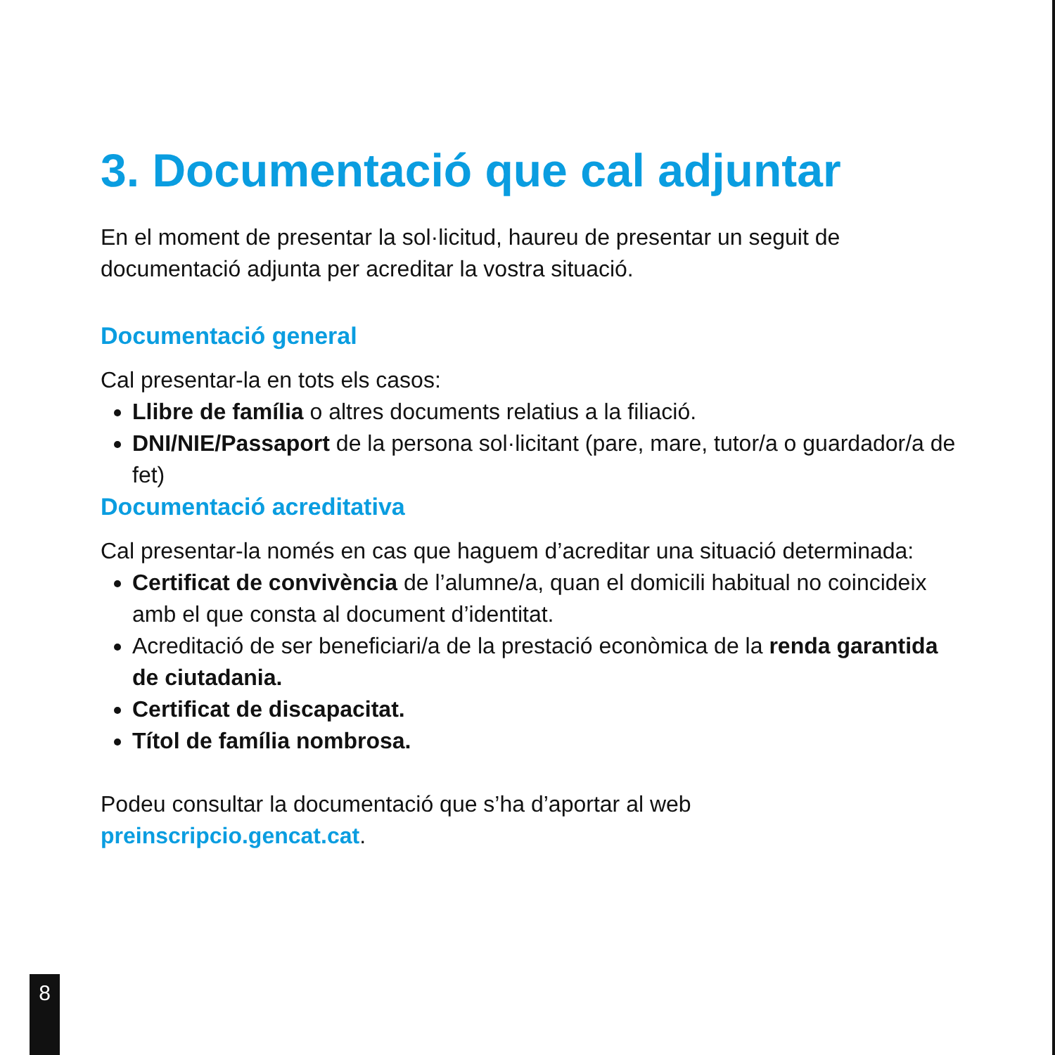3. Documentació que cal adjuntar
En el moment de presentar la sol·licitud, haureu de presentar un seguit de documentació adjunta per acreditar la vostra situació.
Documentació general
Cal presentar-la en tots els casos:
Llibre de família o altres documents relatius a la filiació.
DNI/NIE/Passaport de la persona sol·licitant (pare, mare, tutor/a o guardador/a de fet)
Documentació acreditativa
Cal presentar-la només en cas que haguem d’acreditar una situació determinada:
Certificat de convivència de l’alumne/a, quan el domicili habitual no coincideix amb el que consta al document d’identitat.
Acreditació de ser beneficiari/a de la prestació econòmica de la renda garantida de ciutadania.
Certificat de discapacitat.
Títol de família nombrosa.
Podeu consultar la documentació que s’ha d’aportar al web preinscripcio.gencat.cat.
8